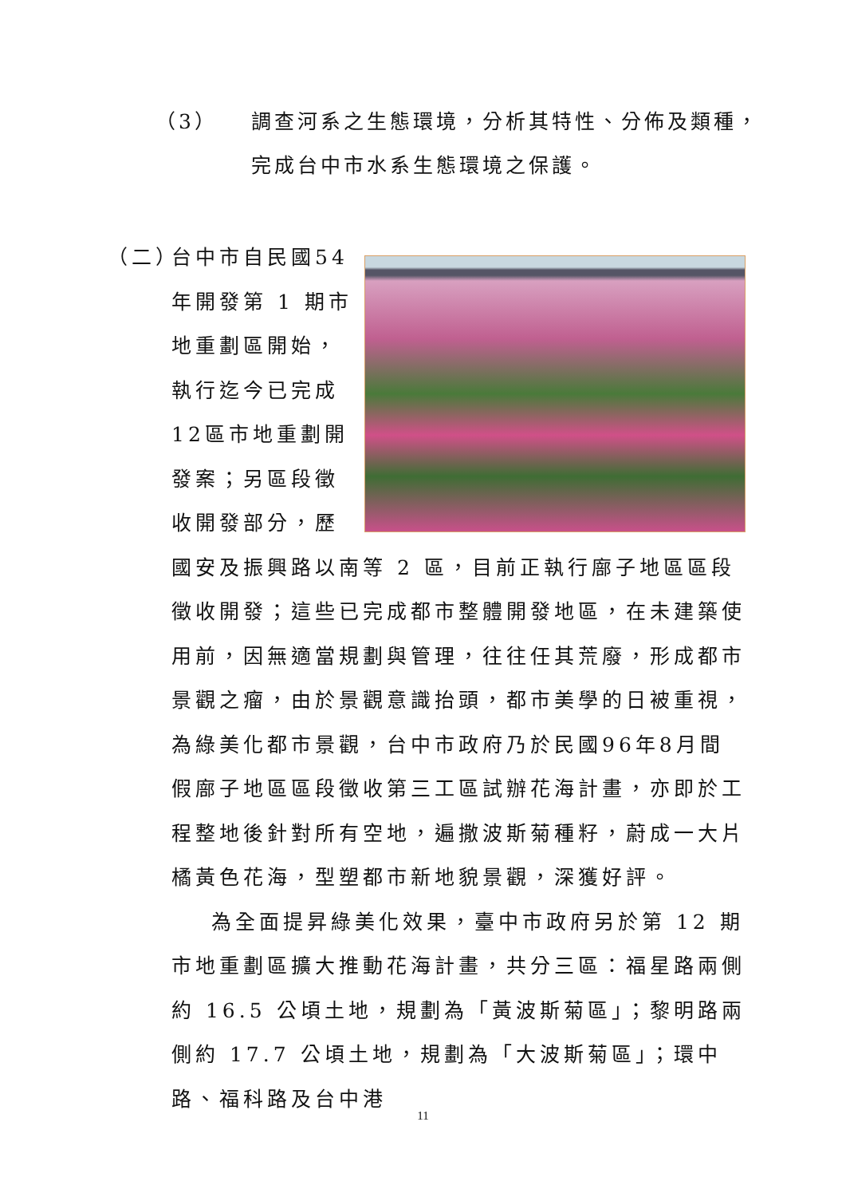（3） 調查河系之生態環境，分析其特性、分佈及類種，
完成台中市水系生態環境之保護。
（二）
台中市自民國54年開發第 1 期市地重劃區開始，執行迄今已完成12區市地重劃開發案；另區段徵收開發部分，歷國安及振興路以南等 2 區，目前正執行廍子地區區段徵收開發；這些已完成都市整體開發地區，在未建築使用前，因無適當規劃與管理，往往任其荒廢，形成都市景觀之瘤，由於景觀意識抬頭，都市美學的日被重視，為綠美化都市景觀，台中市政府乃於民國96年8月間假廍子地區區段徵收第三工區試辦花海計畫，亦即於工程整地後針對所有空地，遍撒波斯菊種籽，蔚成一大片橘黃色花海，型塑都市新地貌景觀，深獲好評。
為全面提昇綠美化效果，臺中市政府另於第 12 期市地重劃區擴大推動花海計畫，共分三區：福星路兩側約 16.5 公頃土地，規劃為「黃波斯菊區」；黎明路兩側約 17.7 公頃土地，規劃為「大波斯菊區」；環中路、福科路及台中港
11